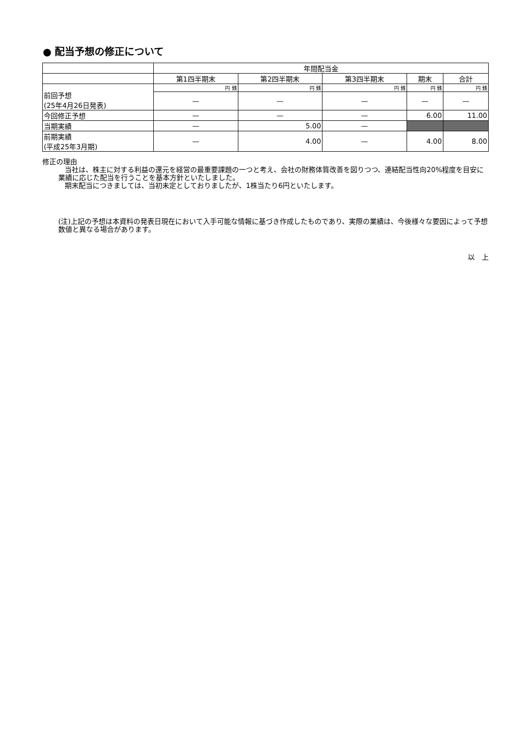● 配当予想の修正について
| | 年間配当金 | | | | |
| --- | --- | --- | --- | --- | --- |
| | 第1四半期末 | 第2四半期末 | 第3四半期末 | 期末 | 合計 |
| 前回予想 (25年4月26日発表) | 円 銭 | 円 銭 | 円 銭 | 円 銭 | 円 銭 |
| | — | — | — | — | — |
| 今回修正予想 | — | — | — | 6.00 | 11.00 |
| 当期実績 | — | 5.00 | — | | |
| 前期実績 (平成25年3月期) | — | 4.00 | — | 4.00 | 8.00 |
修正の理由
当社は、株主に対する利益の還元を経営の最重要課題の一つと考え、会社の財務体質改善を図りつつ、連結配当性向20%程度を目安に業績に応じた配当を行うことを基本方針といたしました。
期末配当につきましては、当初未定としておりましたが、1株当たり6円といたします。
(注)上記の予想は本資料の発表日現在において入手可能な情報に基づき作成したものであり、実際の業績は、今後様々な要因によって予想数値と異なる場合があります。
以　上